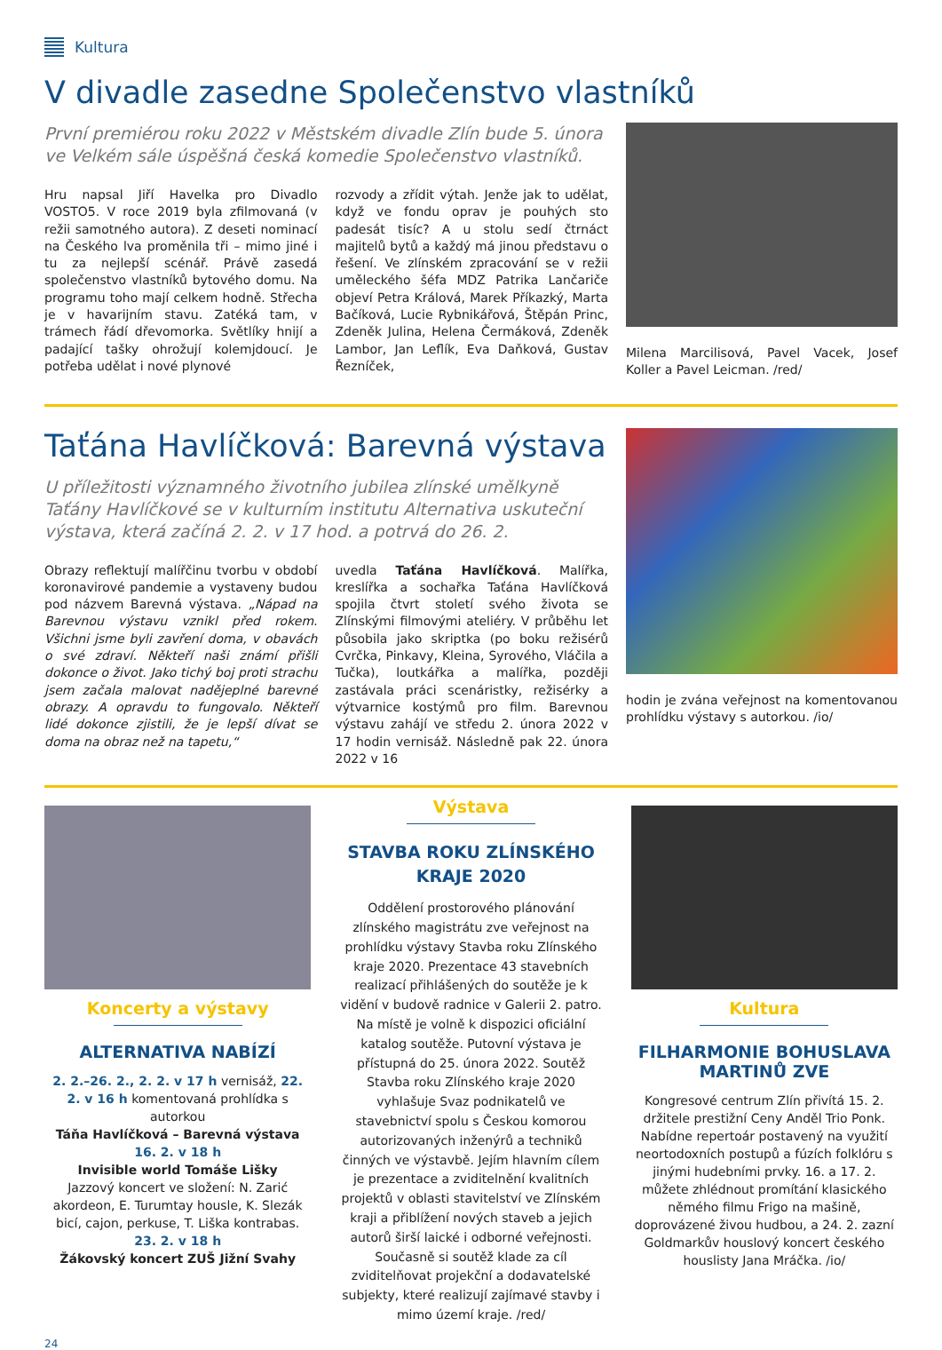Kultura
V divadle zasedne Společenstvo vlastníků
První premiérou roku 2022 v Městském divadle Zlín bude 5. února ve Velkém sále úspěšná česká komedie Společenstvo vlastníků.
Hru napsal Jiří Havelka pro Divadlo VOSTO5. V roce 2019 byla zfilmovaná (v režii samotného autora). Z deseti nominací na Českého lva proměnila tři – mimo jiné i tu za nejlepší scénář. Právě zasedá společenstvo vlastníků bytového domu. Na programu toho mají celkem hodně. Střecha je v havarijním stavu. Zatéká tam, v trámech řádí dřevomorka. Světlíky hnijí a padající tašky ohrožují kolemjdoucí. Je potřeba udělat i nové plynové
rozvody a zřídit výtah. Jenže jak to udělat, když ve fondu oprav je pouhých sto padesát tisíc? A u stolu sedí čtrnáct majitelů bytů a každý má jinou představu o řešení. Ve zlínském zpracování se v režii uměleckého šéfa MDZ Patrika Lančariče objeví Petra Králová, Marek Příkazký, Marta Bačíková, Lucie Rybnikářová, Štěpán Princ, Zdeněk Julina, Helena Čermáková, Zdeněk Lambor, Jan Leflík, Eva Daňková, Gustav Řezníček,
Milena Marcilisová, Pavel Vacek, Josef Koller a Pavel Leicman. /red/
Taťána Havlíčková: Barevná výstava
U příležitosti významného životního jubilea zlínské umělkyně Taťány Havlíčkové se v kulturním institutu Alternativa uskuteční výstava, která začíná 2. 2. v 17 hod. a potrvá do 26. 2.
Obrazy reflektují malířčinu tvorbu v období koronavirové pandemie a vystaveny budou pod názvem Barevná výstava. „Nápad na Barevnou výstavu vznikl před rokem. Všichni jsme byli zavření doma, v obavách o své zdraví. Někteří naši známí přišli dokonce o život. Jako tichý boj proti strachu jsem začala malovat nadějeplné barevné obrazy. A opravdu to fungovalo. Někteří lidé dokonce zjistili, že je lepší dívat se doma na obraz než na tapetu,“
uvedla Taťána Havlíčková. Malířka, kreslířka a sochařka Taťána Havlíčková spojila čtvrt století svého života se Zlínskými filmovými ateliéry. V průběhu let působila jako skriptka (po boku režisérů Cvrčka, Pinkavy, Kleina, Syrového, Vláčila a Tučka), loutkářka a malířka, později zastávala práci scenáristky, režisérky a výtvarnice kostýmů pro film. Barevnou výstavu zahájí ve středu 2. února 2022 v 17 hodin vernisáž. Následně pak 22. února 2022 v 16
hodin je zvána veřejnost na komentovanou prohlídku výstavy s autorkou. /io/
Koncerty a výstavy
ALTERNATIVA NABÍZÍ
2. 2.–26. 2., 2. 2. v 17 h vernisáž, 22. 2. v 16 h komentovaná prohlídka s autorkou
Táňa Havlíčková – Barevná výstava
16. 2. v 18 h
Invisible world Tomáše Lišky
Jazzový koncert ve složení: N. Zarić akordeon, E. Turumtay housle, K. Slezák bicí, cajon, perkuse, T. Liška kontrabas.
23. 2. v 18 h
Žákovský koncert ZUŠ Jižní Svahy
Výstava
STAVBA ROKU ZLÍNSKÉHO KRAJE 2020
Oddělení prostorového plánování zlínského magistrátu zve veřejnost na prohlídku výstavy Stavba roku Zlínského kraje 2020. Prezentace 43 stavebních realizací přihlášených do soutěže je k vidění v budově radnice v Galerii 2. patro. Na místě je volně k dispozici oficiální katalog soutěže. Putovní výstava je přístupná do 25. února 2022. Soutěž Stavba roku Zlínského kraje 2020 vyhlašuje Svaz podnikatelů ve stavebnictví spolu s Českou komorou autorizovaných inženýrů a techniků činných ve výstavbě. Jejím hlavním cílem je prezentace a zviditelnění kvalitních projektů v oblasti stavitelství ve Zlínském kraji a přiblížení nových staveb a jejich autorů širší laické i odborné veřejnosti. Současně si soutěž klade za cíl zviditelňovat projekční a dodavatelské subjekty, které realizují zajímavé stavby i mimo území kraje. /red/
Kultura
FILHARMONIE BOHUSLAVA MARTINŮ ZVE
Kongresové centrum Zlín přivítá 15. 2. držitele prestižní Ceny Anděl Trio Ponk. Nabídne repertoár postavený na využití neortodoxních postupů a fúzích folklóru s jinými hudebními prvky. 16. a 17. 2. můžete zhlédnout promítání klasického němého filmu Frigo na mašině, doprovázené živou hudbou, a 24. 2. zazní Goldmarkův houslový koncert českého houslisty Jana Mráčka. /io/
24